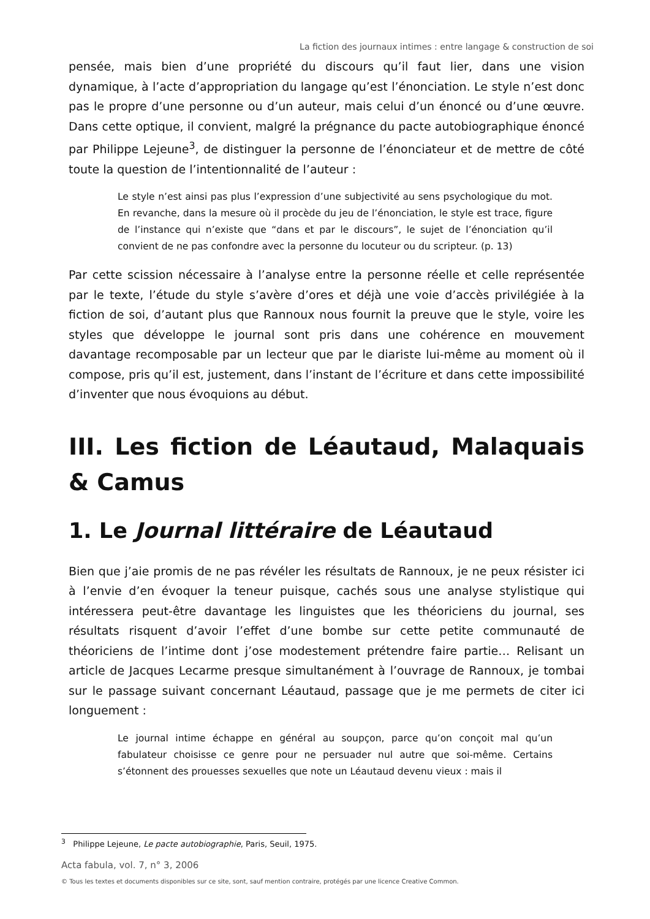La fiction des journaux intimes : entre langage & construction de soi
pensée, mais bien d’une propriété du discours qu’il faut lier, dans une vision dynamique, à l’acte d’appropriation du langage qu’est l’énonciation. Le style n’est donc pas le propre d’une personne ou d’un auteur, mais celui d’un énoncé ou d’une œuvre. Dans cette optique, il convient, malgré la prégnance du pacte autobiographique énoncé par Philippe Lejeune<sup>3</sup>, de distinguer la personne de l’énonciateur et de mettre de côté toute la question de l’intentionnalité de l’auteur :
Le style n’est ainsi pas plus l’expression d’une subjectivité au sens psychologique du mot. En revanche, dans la mesure où il procède du jeu de l’énonciation, le style est trace, figure de l’instance qui n’existe que “dans et par le discours”, le sujet de l’énonciation qu’il convient de ne pas confondre avec la personne du locuteur ou du scripteur. (p. 13)
Par cette scission nécessaire à l’analyse entre la personne réelle et celle représentée par le texte, l’étude du style s’avère d’ores et déjà une voie d’accès privilégiée à la fiction de soi, d’autant plus que Rannoux nous fournit la preuve que le style, voire les styles que développe le journal sont pris dans une cohérence en mouvement davantage recomposable par un lecteur que par le diariste lui-même au moment où il compose, pris qu’il est, justement, dans l’instant de l’écriture et dans cette impossibilité d’inventer que nous évoquions au début.
III. Les fiction de Léautaud, Malaquais & Camus
1. Le Journal littéraire de Léautaud
Bien que j’aie promis de ne pas révéler les résultats de Rannoux, je ne peux résister ici à l’envie d’en évoquer la teneur puisque, cachés sous une analyse stylistique qui intéressera peut-être davantage les linguistes que les théoriciens du journal, ses résultats risquent d’avoir l’effet d’une bombe sur cette petite communauté de théoriciens de l’intime dont j’ose modestement prétendre faire partie… Relisant un article de Jacques Lecarme presque simultanément à l’ouvrage de Rannoux, je tombai sur le passage suivant concernant Léautaud, passage que je me permets de citer ici longuement :
Le journal intime échappe en général au soupçon, parce qu’on conçoit mal qu’un fabulateur choisisse ce genre pour ne persuader nul autre que soi-même. Certains s’étonnent des prouesses sexuelles que note un Léautaud devenu vieux : mais il
<sup>3</sup> Philippe Lejeune, Le pacte autobiographie, Paris, Seuil, 1975.
Acta fabula, vol. 7, n° 3, 2006
© Tous les textes et documents disponibles sur ce site, sont, sauf mention contraire, protégés par une licence Creative Common.